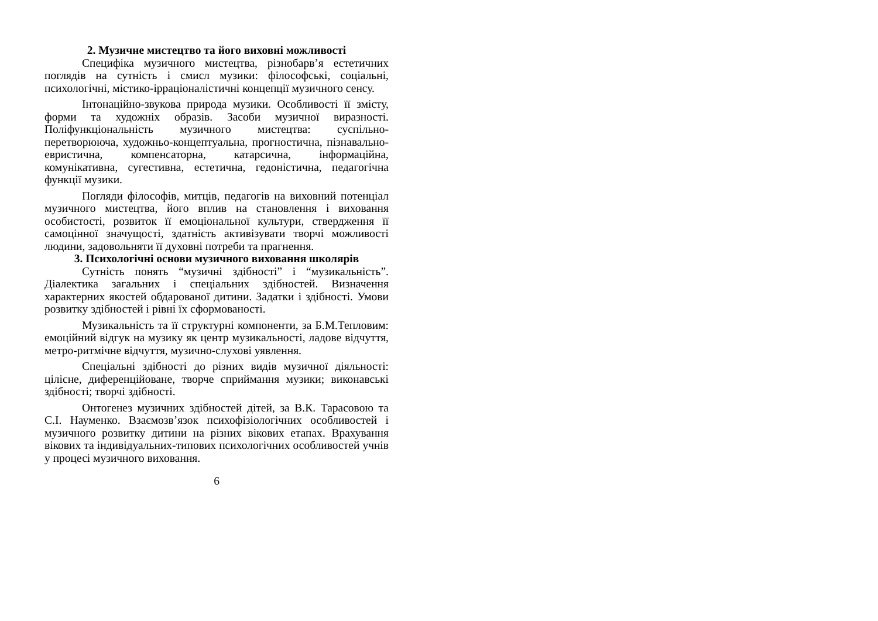2. Музичне мистецтво та його виховні можливості
Специфіка музичного мистецтва, різнобарв’я естетичних поглядів на сутність і смисл музики: філософські, соціальні, психологічні, містико-ірраціоналістичні концепції музичного сенсу.
Інтонаційно-звукова природа музики. Особливості її змісту, форми та художніх образів. Засоби музичної виразності. Поліфункціональність музичного мистецтва: суспільно-перетворююча, художньо-концептуальна, прогностична, пізнавально-евристична, компенсаторна, катарсична, інформаційна, комунікативна, сугестивна, естетична, гедоністична, педагогічна функції музики.
Погляди філософів, митців, педагогів на виховний потенціал музичного мистецтва, його вплив на становлення і виховання особистості, розвиток її емоціональної культури, ствердження її самоцінної значущості, здатність активізувати творчі можливості людини, задовольняти її духовні потреби та прагнення.
3. Психологічні основи музичного виховання школярів
Сутність понять “музичні здібності” і “музикальність”. Діалектика загальних і спеціальних здібностей. Визначення характерних якостей обдарованої дитини. Задатки і здібності. Умови розвитку здібностей і рівні їх сформованості.
Музикальність та її структурні компоненти, за Б.М.Тепловим: емоційний відгук на музику як центр музикальності, ладове відчуття, метро-ритмічне відчуття, музично-слухові уявлення.
Спеціальні здібності до різних видів музичної діяльності: цілісне, диференційоване, творче сприймання музики; виконавські здібності; творчі здібності.
Онтогенез музичних здібностей дітей, за В.К. Тарасовою та С.І. Науменко. Взаємозв’язок психофізіологічних особливостей і музичного розвитку дитини на різних вікових етапах. Врахування вікових та індивідуальних-типових психологічних особливостей учнів у процесі музичного виховання.
6